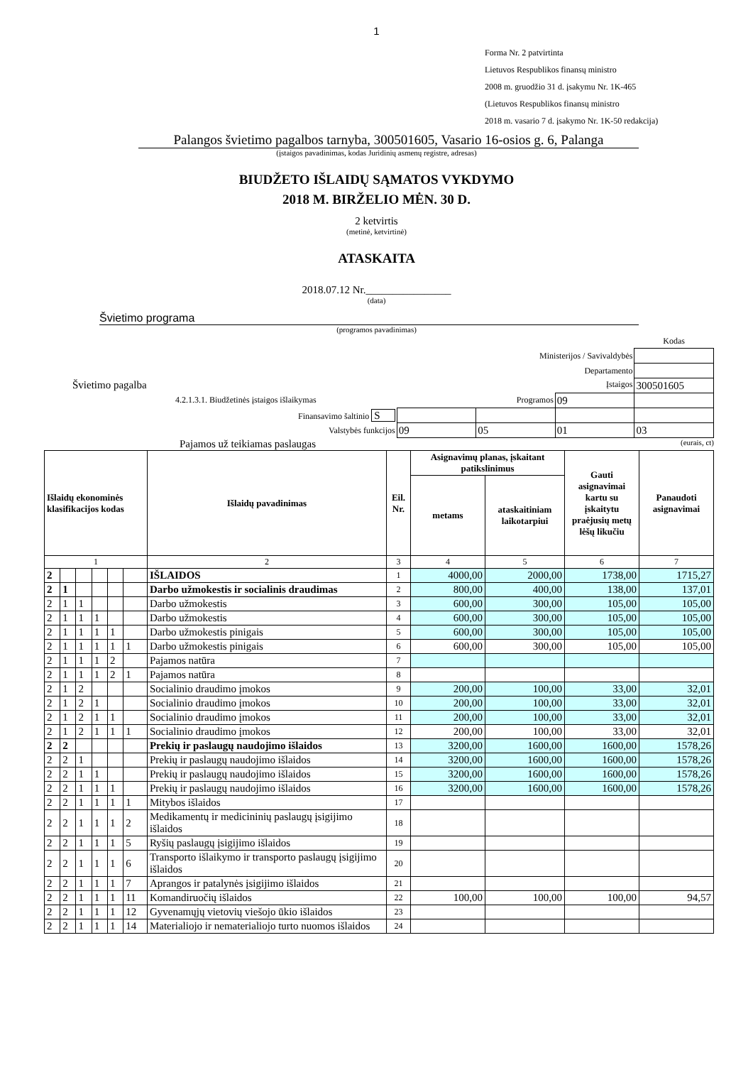1
Forma Nr. 2 patvirtinta
Lietuvos Respublikos finansų ministro
2008 m. gruodžio 31 d. įsakymu Nr. 1K-465
(Lietuvos Respublikos finansų ministro
2018 m. vasario 7 d. įsakymo Nr. 1K-50 redakcija)
Palangos švietimo pagalbos tarnyba, 300501605, Vasario 16-osios g. 6, Palanga
(įstaigos pavadinimas, kodas Juridinių asmenų registre, adresas)
BIUDŽETO IŠLAIDŲ SĄMATOS VYKDYMO
2018 M. BIRŽELIO MĖN. 30 D.
2 ketvirtis
(metinė, ketvirtinė)
ATASKAITA
2018.07.12 Nr.________________
(data)
Švietimo programa
(programos pavadinimas)
| | | | | Kodas |
| Ministerijos / Savivaldybės | | | | |
| Departamento | | | | |
| Švietimo pagalba Įstaigos | | | | 300501605 |
| 4.2.1.3.1. Biudžetinės įstaigos išlaikymas Programos | | | 09 | |
| Finansavimo šaltinio S | | | | |
| Valstybės funkcijos | 09 | 05 | 01 | 03 |
Pajamos už teikiamas paslaugas (eurais, ct)
| Išlaidų ekonominės klasifikacijos kodas | | | | | | Išlaidų pavadinimas | Eil. Nr. | Asignavimų planas, įskaitant patikslinimus | | Gauti asignavimai kartu su įskaitytu praėjusių metų lėšų likučiu | Panaudoti asignavimai |
| --- | --- | --- | --- | --- | --- | --- | --- | --- | --- | --- | --- |
| | | | | | | | | metams | ataskaitiniam laikotarpiui | | |
| 1 | | | | | | 2 | 3 | 4 | 5 | 6 | 7 |
| 2 | | | | | | IŠLAIDOS | 1 | 4000,00 | 2000,00 | 1738,00 | 1715,27 |
| 2 | 1 | | | | | Darbo užmokestis ir socialinis draudimas | 2 | 800,00 | 400,00 | 138,00 | 137,01 |
| 2 | 1 | 1 | | | | Darbo užmokestis | 3 | 600,00 | 300,00 | 105,00 | 105,00 |
| 2 | 1 | 1 | 1 | | | Darbo užmokestis | 4 | 600,00 | 300,00 | 105,00 | 105,00 |
| 2 | 1 | 1 | 1 | 1 | | Darbo užmokestis pinigais | 5 | 600,00 | 300,00 | 105,00 | 105,00 |
| 2 | 1 | 1 | 1 | 1 | 1 | Darbo užmokestis pinigais | 6 | 600,00 | 300,00 | 105,00 | 105,00 |
| 2 | 1 | 1 | 1 | 2 | | Pajamos natūra | 7 | | | | |
| 2 | 1 | 1 | 1 | 2 | 1 | Pajamos natūra | 8 | | | | |
| 2 | 1 | 2 | | | | Socialinio draudimo įmokos | 9 | 200,00 | 100,00 | 33,00 | 32,01 |
| 2 | 1 | 2 | 1 | | | Socialinio draudimo įmokos | 10 | 200,00 | 100,00 | 33,00 | 32,01 |
| 2 | 1 | 2 | 1 | 1 | | Socialinio draudimo įmokos | 11 | 200,00 | 100,00 | 33,00 | 32,01 |
| 2 | 1 | 2 | 1 | 1 | 1 | Socialinio draudimo įmokos | 12 | 200,00 | 100,00 | 33,00 | 32,01 |
| 2 | 2 | | | | | Prekių ir paslaugų naudojimo išlaidos | 13 | 3200,00 | 1600,00 | 1600,00 | 1578,26 |
| 2 | 2 | 1 | | | | Prekių ir paslaugų naudojimo išlaidos | 14 | 3200,00 | 1600,00 | 1600,00 | 1578,26 |
| 2 | 2 | 1 | 1 | | | Prekių ir paslaugų naudojimo išlaidos | 15 | 3200,00 | 1600,00 | 1600,00 | 1578,26 |
| 2 | 2 | 1 | 1 | 1 | | Prekių ir paslaugų naudojimo išlaidos | 16 | 3200,00 | 1600,00 | 1600,00 | 1578,26 |
| 2 | 2 | 1 | 1 | 1 | 1 | Mitybos išlaidos | 17 | | | | |
| 2 | 2 | 1 | 1 | 1 | 2 | Medikamentų ir medicininių paslaugų įsigijimo išlaidos | 18 | | | | |
| 2 | 2 | 1 | 1 | 1 | 5 | Ryšių paslaugų įsigijimo išlaidos | 19 | | | | |
| 2 | 2 | 1 | 1 | 1 | 6 | Transporto išlaikymo ir transporto paslaugų įsigijimo išlaidos | 20 | | | | |
| 2 | 2 | 1 | 1 | 1 | 7 | Aprangos ir patalynės įsigijimo išlaidos | 21 | | | | |
| 2 | 2 | 1 | 1 | 1 | 11 | Komandiruočių išlaidos | 22 | 100,00 | 100,00 | 100,00 | 94,57 |
| 2 | 2 | 1 | 1 | 1 | 12 | Gyvenamųjų vietovių viešojo ūkio išlaidos | 23 | | | | |
| 2 | 2 | 1 | 1 | 1 | 14 | Materialiojo ir nematerialiojo turto nuomos išlaidos | 24 | | | | |